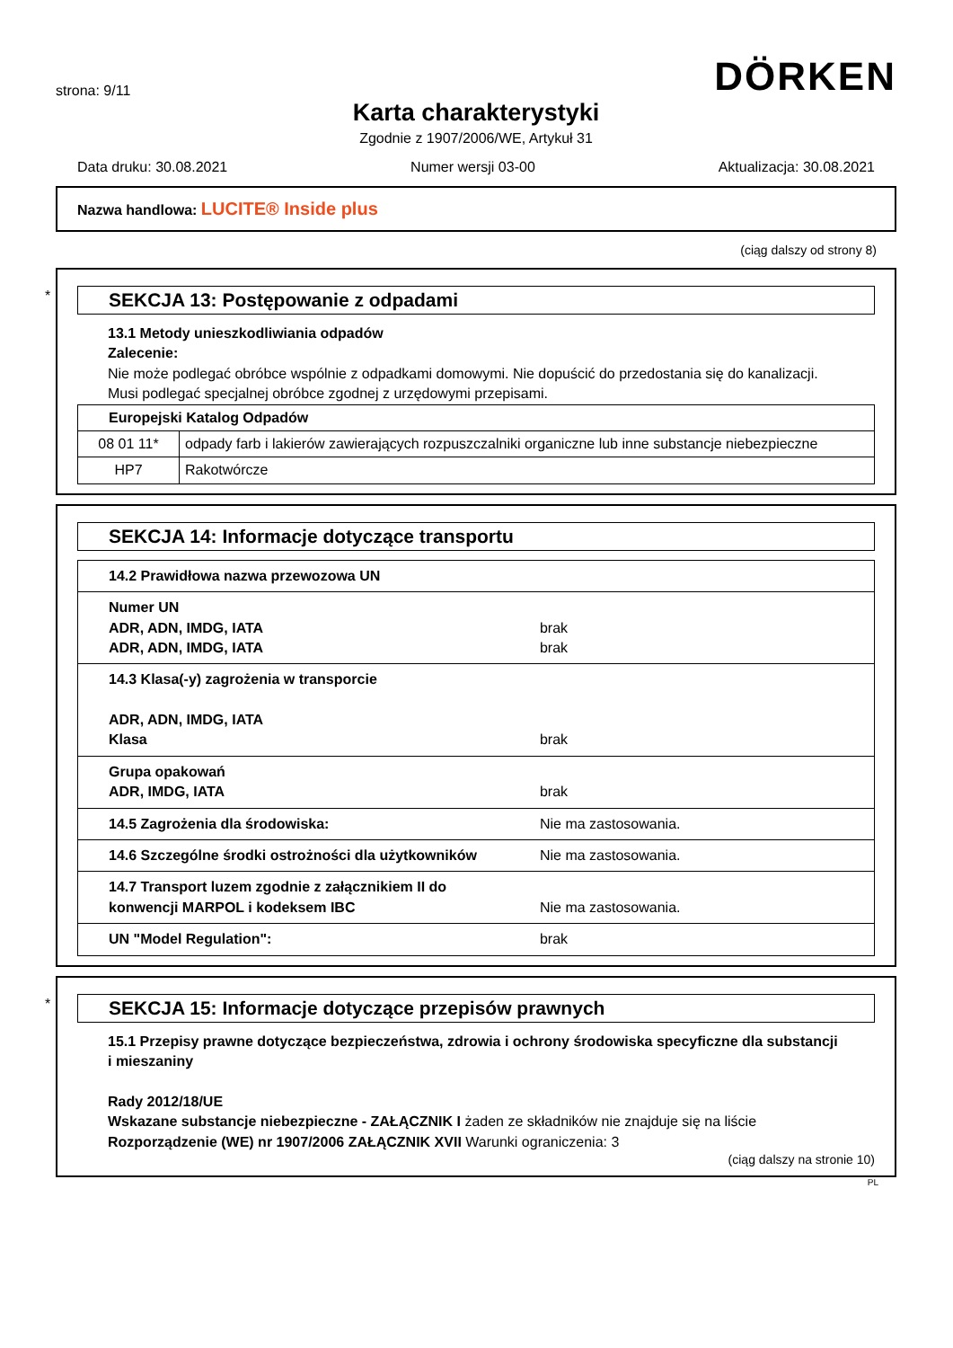strona: 9/11
DÖRKEN
Karta charakterystyki
Zgodnie z 1907/2006/WE, Artykuł 31
Data druku: 30.08.2021 Numer wersji 03-00 Aktualizacja: 30.08.2021
Nazwa handlowa: LUCITE® Inside plus
(ciąg dalszy od strony 8)
*
SEKCJA 13: Postępowanie z odpadami
13.1 Metody unieszkodliwiania odpadów
Zalecenie:
Nie może podlegać obróbce wspólnie z odpadkami domowymi. Nie dopuścić do przedostania się do kanalizacji.
Musi podlegać specjalnej obróbce zgodnej z urzędowymi przepisami.
| Europejski Katalog Odpadów | |
| 08 01 11* | odpady farb i lakierów zawierających rozpuszczalniki organiczne lub inne substancje niebezpieczne |
| HP7 | Rakotwórcze |
SEKCJA 14: Informacje dotyczące transportu
| 14.2 Prawidłowa nazwa przewozowa UN | |
| Numer UN ADR, ADN, IMDG, IATA ADR, ADN, IMDG, IATA | brak brak |
| 14.3 Klasa(-y) zagrożenia w transporcie ADR, ADN, IMDG, IATA Klasa | brak |
| Grupa opakowań ADR, IMDG, IATA | brak |
| 14.5 Zagrożenia dla środowiska: | Nie ma zastosowania. |
| 14.6 Szczególne środki ostrożności dla użytkowników | Nie ma zastosowania. |
| 14.7 Transport luzem zgodnie z załącznikiem II do konwencji MARPOL i kodeksem IBC | Nie ma zastosowania. |
| UN "Model Regulation": | brak |
*
SEKCJA 15: Informacje dotyczące przepisów prawnych
15.1 Przepisy prawne dotyczące bezpieczeństwa, zdrowia i ochrony środowiska specyficzne dla substancji i mieszaniny
Rady 2012/18/UE
Wskazane substancje niebezpieczne - ZAŁĄCZNIK I żaden ze składników nie znajduje się na liście
Rozporządzenie (WE) nr 1907/2006 ZAŁĄCZNIK XVII Warunki ograniczenia: 3
(ciąg dalszy na stronie 10)
PL